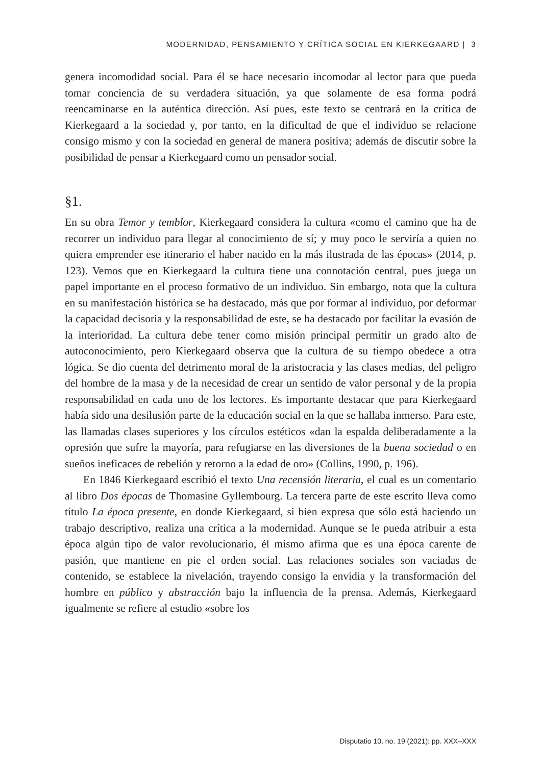MODERNIDAD, PENSAMIENTO Y CRÍTICA SOCIAL EN KIERKEGAARD | 3
genera incomodidad social. Para él se hace necesario incomodar al lector para que pueda tomar conciencia de su verdadera situación, ya que solamente de esa forma podrá reencaminarse en la auténtica dirección. Así pues, este texto se centrará en la crítica de Kierkegaard a la sociedad y, por tanto, en la dificultad de que el individuo se relacione consigo mismo y con la sociedad en general de manera positiva; además de discutir sobre la posibilidad de pensar a Kierkegaard como un pensador social.
§1.
En su obra Temor y temblor, Kierkegaard considera la cultura «como el camino que ha de recorrer un individuo para llegar al conocimiento de sí; y muy poco le serviría a quien no quiera emprender ese itinerario el haber nacido en la más ilustrada de las épocas» (2014, p. 123). Vemos que en Kierkegaard la cultura tiene una connotación central, pues juega un papel importante en el proceso formativo de un individuo. Sin embargo, nota que la cultura en su manifestación histórica se ha destacado, más que por formar al individuo, por deformar la capacidad decisoria y la responsabilidad de este, se ha destacado por facilitar la evasión de la interioridad. La cultura debe tener como misión principal permitir un grado alto de autoconocimiento, pero Kierkegaard observa que la cultura de su tiempo obedece a otra lógica. Se dio cuenta del detrimento moral de la aristocracia y las clases medias, del peligro del hombre de la masa y de la necesidad de crear un sentido de valor personal y de la propia responsabilidad en cada uno de los lectores. Es importante destacar que para Kierkegaard había sido una desilusión parte de la educación social en la que se hallaba inmerso. Para este, las llamadas clases superiores y los círculos estéticos «dan la espalda deliberadamente a la opresión que sufre la mayoría, para refugiarse en las diversiones de la buena sociedad o en sueños ineficaces de rebelión y retorno a la edad de oro» (Collins, 1990, p. 196).
En 1846 Kierkegaard escribió el texto Una recensión literaria, el cual es un comentario al libro Dos épocas de Thomasine Gyllembourg. La tercera parte de este escrito lleva como título La época presente, en donde Kierkegaard, si bien expresa que sólo está haciendo un trabajo descriptivo, realiza una crítica a la modernidad. Aunque se le pueda atribuir a esta época algún tipo de valor revolucionario, él mismo afirma que es una época carente de pasión, que mantiene en pie el orden social. Las relaciones sociales son vaciadas de contenido, se establece la nivelación, trayendo consigo la envidia y la transformación del hombre en público y abstracción bajo la influencia de la prensa. Además, Kierkegaard igualmente se refiere al estudio «sobre los
Disputatio 10, no. 19 (2021): pp. XXX–XXX